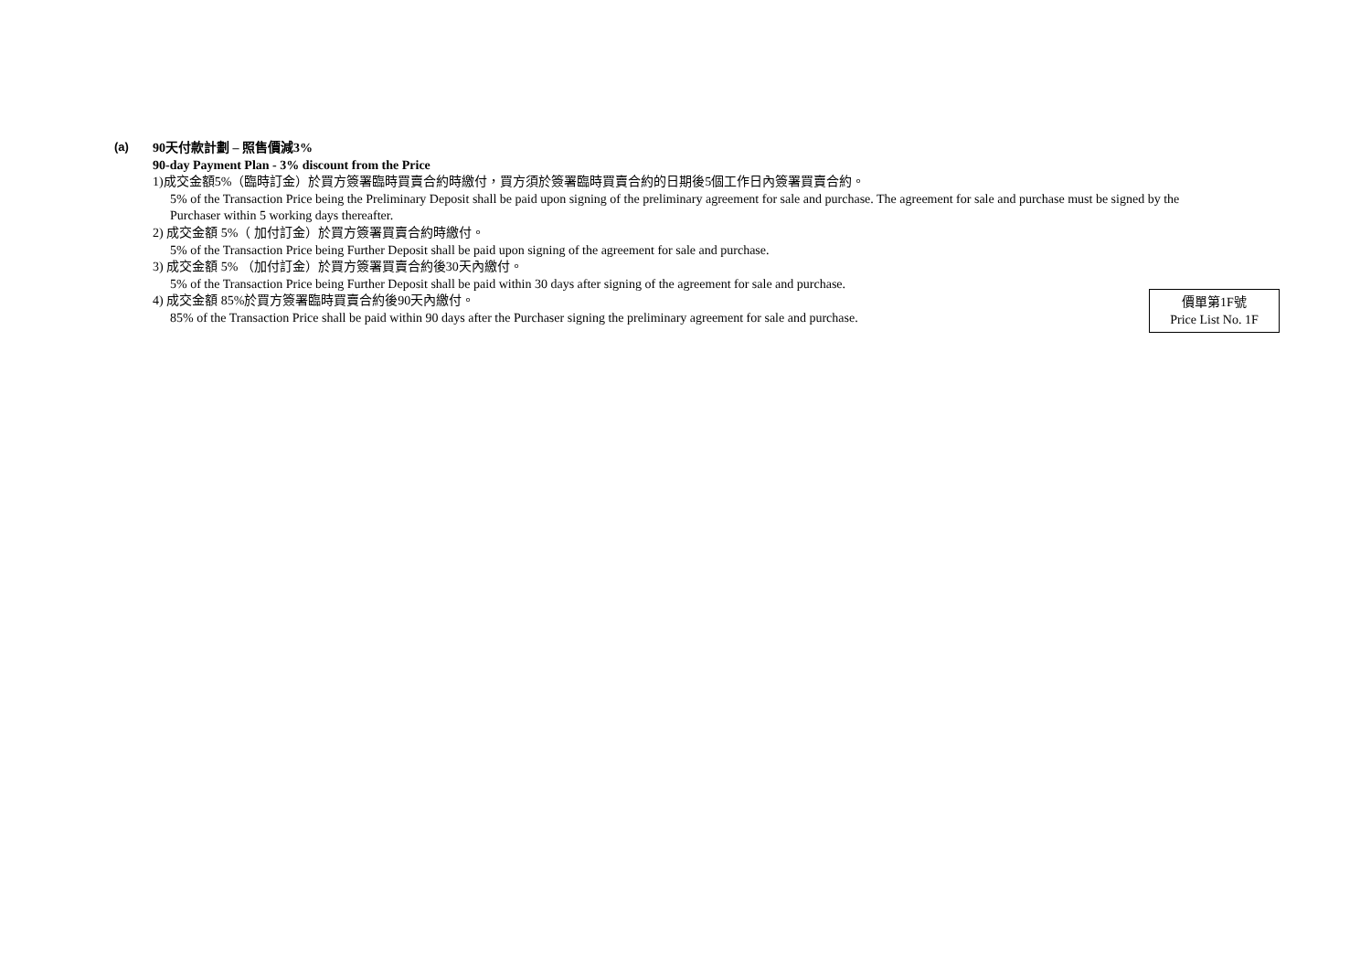(a)
90天付款計劃 – 照售價減3%
90-day Payment Plan - 3% discount from the Price
1)成交金額5%（臨時訂金）於買方簽署臨時買賣合約時繳付，買方須於簽署臨時買賣合約的日期後5個工作日內簽署買賣合約。
5% of the Transaction Price being the Preliminary Deposit shall be paid upon signing of the preliminary agreement for sale and purchase. The agreement for sale and purchase must be signed by the Purchaser within 5 working days thereafter.
2) 成交金額 5%（ 加付訂金）於買方簽署買賣合約時繳付。
5% of the Transaction Price being Further Deposit shall be paid upon signing of the agreement for sale and purchase.
3) 成交金額 5% （加付訂金）於買方簽署買賣合約後30天內繳付。
5% of the Transaction Price being Further Deposit shall be paid within 30 days after signing of the agreement for sale and purchase.
4) 成交金額 85%於買方簽署臨時買賣合約後90天內繳付。
85% of the Transaction Price shall be paid within 90 days after the Purchaser signing the preliminary agreement for sale and purchase.
價單第1F號
Price List No. 1F